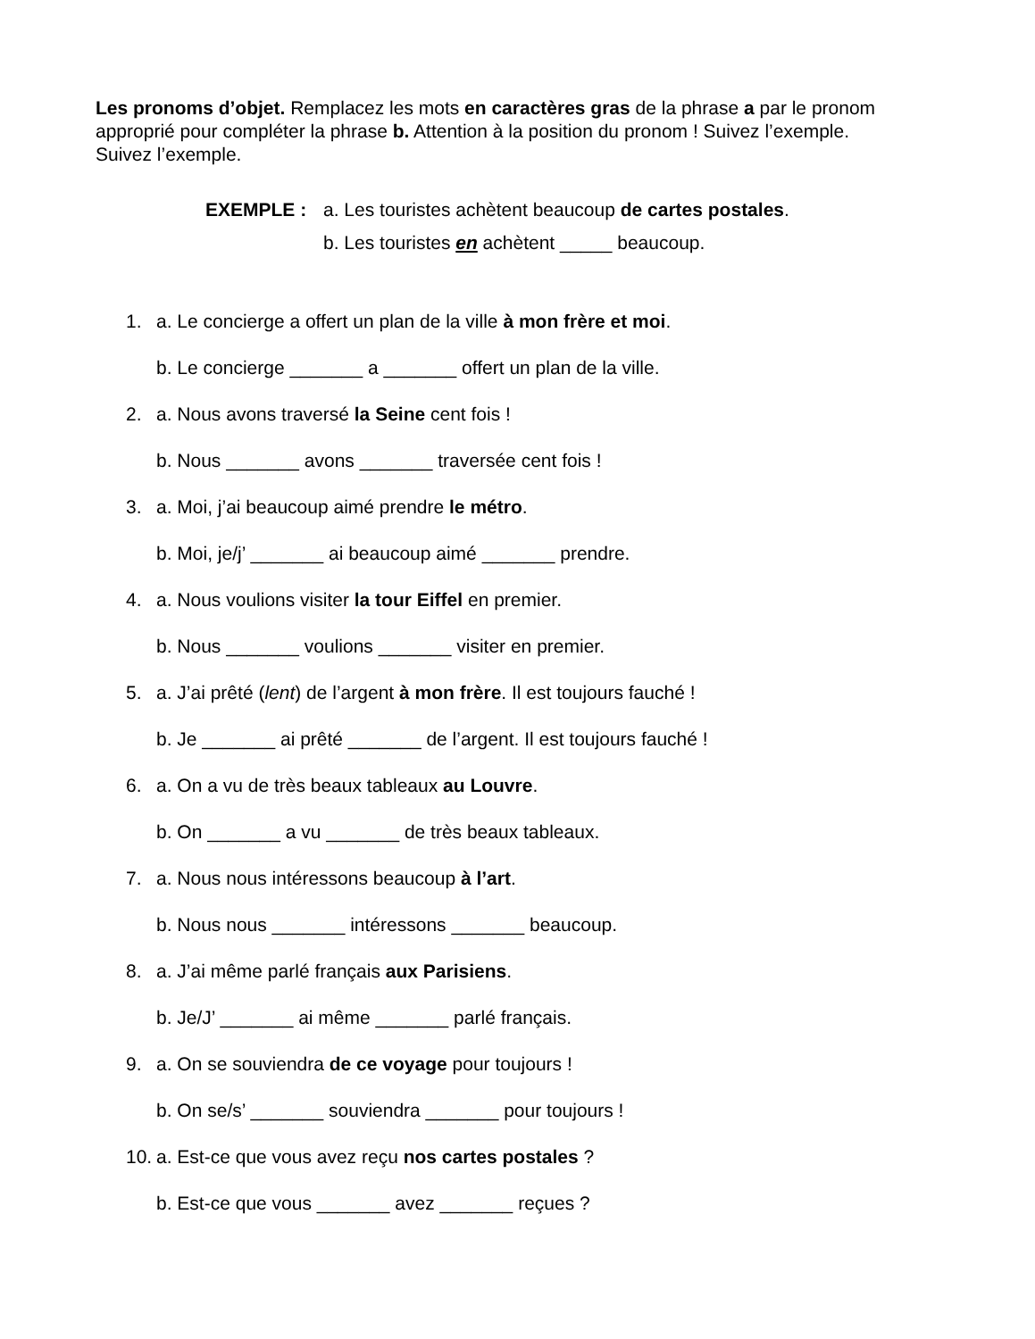Les pronoms d’objet. Remplacez les mots en caractères gras de la phrase a par le pronom approprié pour compléter la phrase b. Attention à la position du pronom ! Suivez l’exemple. Suivez l’exemple.
EXEMPLE : a. Les touristes achètent beaucoup de cartes postales.
b. Les touristes en achètent _____ beaucoup.
1.
a. Le concierge a offert un plan de la ville à mon frère et moi.
b. Le concierge _______ a _______ offert un plan de la ville.
2.
a. Nous avons traversé la Seine cent fois !
b. Nous _______ avons _______ traversée cent fois !
3.
a. Moi, j’ai beaucoup aimé prendre le métro.
b. Moi, je/j’ _______ ai beaucoup aimé _______ prendre.
4.
a. Nous voulions visiter la tour Eiffel en premier.
b. Nous _______ voulions _______ visiter en premier.
5.
a. J’ai prêté (lent) de l’argent à mon frère. Il est toujours fauché !
b. Je _______ ai prêté _______ de l’argent. Il est toujours fauché !
6.
a. On a vu de très beaux tableaux au Louvre.
b. On _______ a vu _______ de très beaux tableaux.
7.
a. Nous nous intéressons beaucoup à l’art.
b. Nous nous _______ intéressons _______ beaucoup.
8.
a. J’ai même parlé français aux Parisiens.
b. Je/J’ _______ ai même _______ parlé français.
9.
a. On se souviendra de ce voyage pour toujours !
b. On se/s’ _______ souviendra _______ pour toujours !
10.
a. Est-ce que vous avez reçu nos cartes postales ?
b. Est-ce que vous _______ avez _______ reçues ?